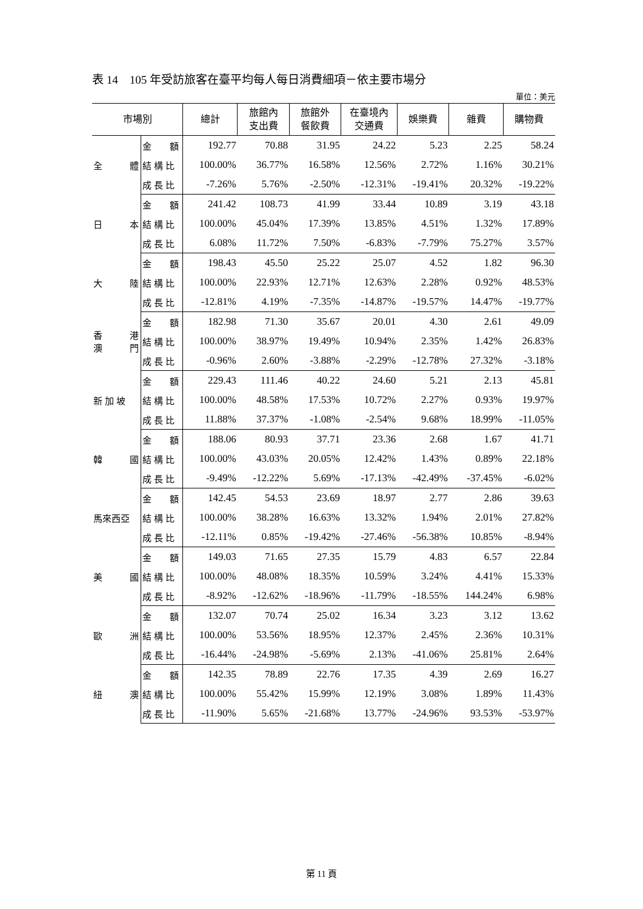表 14　105 年受訪旅客在臺平均每人每日消費細項－依主要市場分
單位：美元
| 市場別 | | 總計 | 旅館內 支出費 | 旅館外 餐飲費 | 在臺境內 交通費 | 娛樂費 | 雜費 | 購物費 |
| --- | --- | --- | --- | --- | --- | --- | --- | --- |
| 全 體 | 金 額 | 192.77 | 70.88 | 31.95 | 24.22 | 5.23 | 2.25 | 58.24 |
| | 結 構 比 | 100.00% | 36.77% | 16.58% | 12.56% | 2.72% | 1.16% | 30.21% |
| | 成 長 比 | -7.26% | 5.76% | -2.50% | -12.31% | -19.41% | 20.32% | -19.22% |
| 日 本 | 金 額 | 241.42 | 108.73 | 41.99 | 33.44 | 10.89 | 3.19 | 43.18 |
| | 結 構 比 | 100.00% | 45.04% | 17.39% | 13.85% | 4.51% | 1.32% | 17.89% |
| | 成 長 比 | 6.08% | 11.72% | 7.50% | -6.83% | -7.79% | 75.27% | 3.57% |
| 大 陸 | 金 額 | 198.43 | 45.50 | 25.22 | 25.07 | 4.52 | 1.82 | 96.30 |
| | 結 構 比 | 100.00% | 22.93% | 12.71% | 12.63% | 2.28% | 0.92% | 48.53% |
| | 成 長 比 | -12.81% | 4.19% | -7.35% | -14.87% | -19.57% | 14.47% | -19.77% |
| 香 港 澳 門 | 金 額 | 182.98 | 71.30 | 35.67 | 20.01 | 4.30 | 2.61 | 49.09 |
| | 結 構 比 | 100.00% | 38.97% | 19.49% | 10.94% | 2.35% | 1.42% | 26.83% |
| | 成 長 比 | -0.96% | 2.60% | -3.88% | -2.29% | -12.78% | 27.32% | -3.18% |
| 新 加 坡 | 金 額 | 229.43 | 111.46 | 40.22 | 24.60 | 5.21 | 2.13 | 45.81 |
| | 結 構 比 | 100.00% | 48.58% | 17.53% | 10.72% | 2.27% | 0.93% | 19.97% |
| | 成 長 比 | 11.88% | 37.37% | -1.08% | -2.54% | 9.68% | 18.99% | -11.05% |
| 韓 國 | 金 額 | 188.06 | 80.93 | 37.71 | 23.36 | 2.68 | 1.67 | 41.71 |
| | 結 構 比 | 100.00% | 43.03% | 20.05% | 12.42% | 1.43% | 0.89% | 22.18% |
| | 成 長 比 | -9.49% | -12.22% | 5.69% | -17.13% | -42.49% | -37.45% | -6.02% |
| 馬來西亞 | 金 額 | 142.45 | 54.53 | 23.69 | 18.97 | 2.77 | 2.86 | 39.63 |
| | 結 構 比 | 100.00% | 38.28% | 16.63% | 13.32% | 1.94% | 2.01% | 27.82% |
| | 成 長 比 | -12.11% | 0.85% | -19.42% | -27.46% | -56.38% | 10.85% | -8.94% |
| 美 國 | 金 額 | 149.03 | 71.65 | 27.35 | 15.79 | 4.83 | 6.57 | 22.84 |
| | 結 構 比 | 100.00% | 48.08% | 18.35% | 10.59% | 3.24% | 4.41% | 15.33% |
| | 成 長 比 | -8.92% | -12.62% | -18.96% | -11.79% | -18.55% | 144.24% | 6.98% |
| 歐 洲 | 金 額 | 132.07 | 70.74 | 25.02 | 16.34 | 3.23 | 3.12 | 13.62 |
| | 結 構 比 | 100.00% | 53.56% | 18.95% | 12.37% | 2.45% | 2.36% | 10.31% |
| | 成 長 比 | -16.44% | -24.98% | -5.69% | 2.13% | -41.06% | 25.81% | 2.64% |
| 紐 澳 | 金 額 | 142.35 | 78.89 | 22.76 | 17.35 | 4.39 | 2.69 | 16.27 |
| | 結 構 比 | 100.00% | 55.42% | 15.99% | 12.19% | 3.08% | 1.89% | 11.43% |
| | 成 長 比 | -11.90% | 5.65% | -21.68% | 13.77% | -24.96% | 93.53% | -53.97% |
第 11 頁